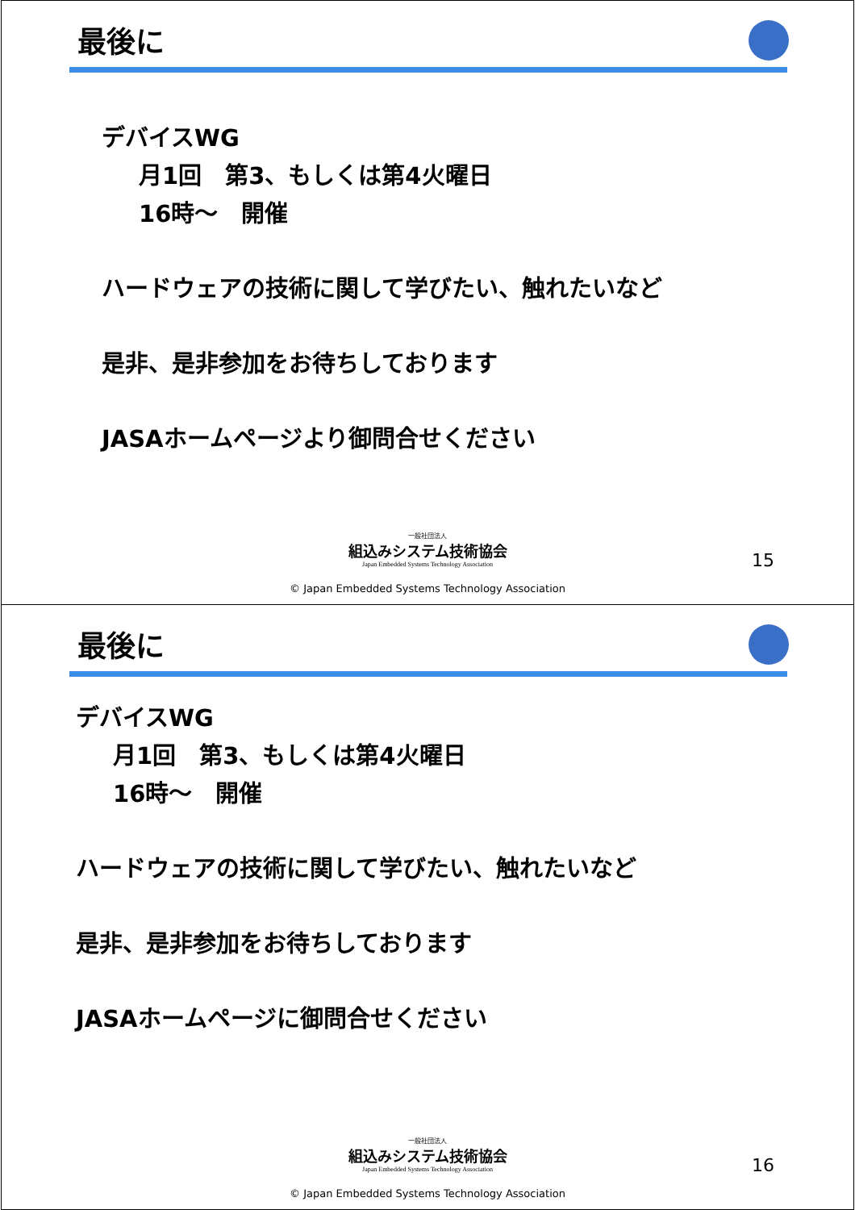最後に
デバイスWG
月1回　第3、もしくは第4火曜日
16時～　開催
ハードウェアの技術に関して学びたい、触れたいなど
是非、是非参加をお待ちしております
JASAホームページより御問合せください
15
一般社団法人
組込みシステム技術協会
Japan Embedded Systems Technology Association
© Japan Embedded Systems Technology Association
最後に
デバイスWG
月1回　第3、もしくは第4火曜日
16時～　開催
ハードウェアの技術に関して学びたい、触れたいなど
是非、是非参加をお待ちしております
JASAホームページに御問合せください
16
一般社団法人
組込みシステム技術協会
Japan Embedded Systems Technology Association
© Japan Embedded Systems Technology Association